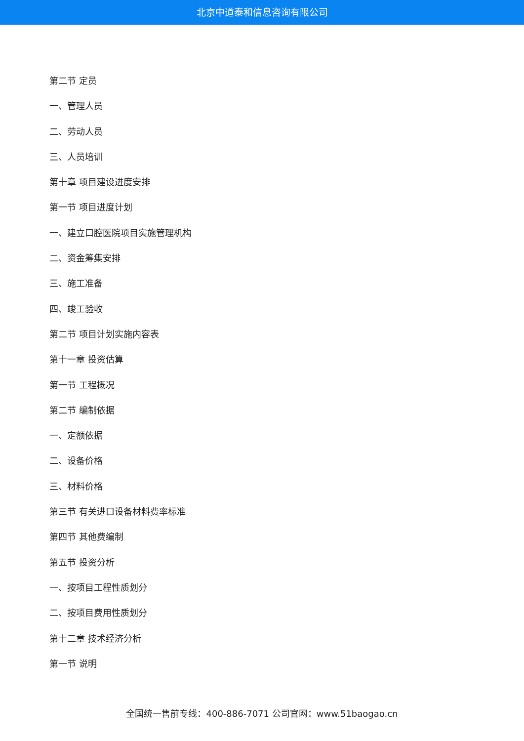北京中道泰和信息咨询有限公司
第二节 定员
一、管理人员
二、劳动人员
三、人员培训
第十章 项目建设进度安排
第一节 项目进度计划
一、建立口腔医院项目实施管理机构
二、资金筹集安排
三、施工准备
四、竣工验收
第二节 项目计划实施内容表
第十一章 投资估算
第一节 工程概况
第二节 编制依据
一、定额依据
二、设备价格
三、材料价格
第三节 有关进口设备材料费率标准
第四节 其他费编制
第五节 投资分析
一、按项目工程性质划分
二、按项目费用性质划分
第十二章 技术经济分析
第一节 说明
全国统一售前专线：400-886-7071 公司官网：www.51baogao.cn